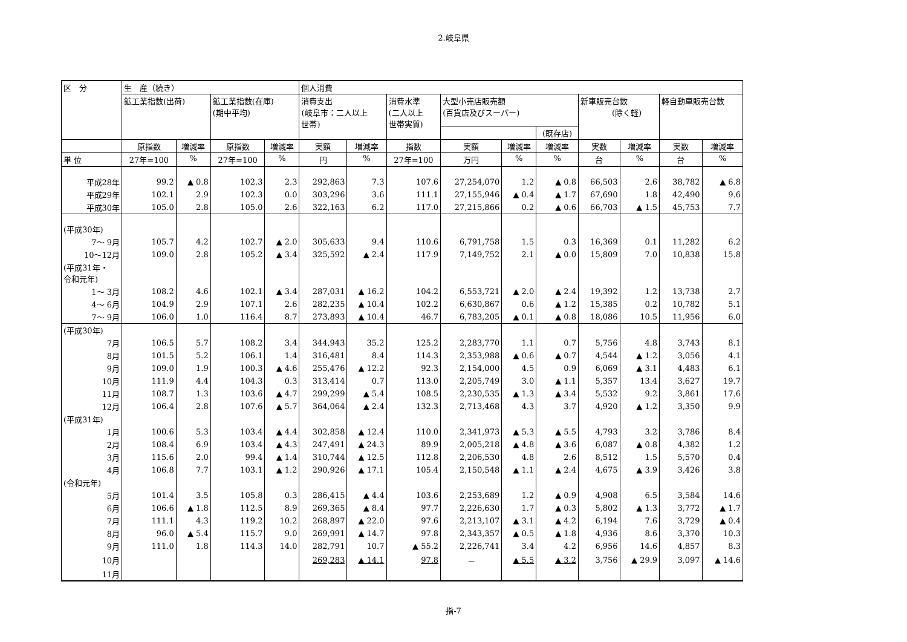2.岐阜県
| 区 分 | 生 産（続き） | | | | 個人消費 | | | | | | | | | |
| --- | --- | --- | --- | --- | --- | --- | --- | --- | --- | --- | --- | --- | --- | --- |
| | 鉱工業指数(出荷) | | 鉱工業指数(在庫) (期中平均) | | 消費支出 (岐阜市：二人以上 世帯) | | 消費水準 (二人以上 世帯実質) | 大型小売店販売額 (百貨店及びスーパー) | | | 新車販売台数 (除く軽) | | 軽自動車販売台数 | |
| | | | | | | | | | | (既存店) | | | | |
| | 原指数 | 増減率 | 原指数 | 増減率 | 実額 | 増減率 | 指数 | 実額 | 増減率 | 増減率 | 実数 | 増減率 | 実数 | 増減率 |
| 単 位 | 27年=100 | % | 27年=100 | % | 円 | % | 27年=100 | 万円 | % | % | 台 | % | 台 | % |
| 平成28年 | 99.2 | ▲ 0.8 | 102.3 | 2.3 | 292,863 | 7.3 | 107.6 | 27,254,070 | 1.2 | ▲ 0.8 | 66,503 | 2.6 | 38,782 | ▲ 6.8 |
| 平成29年 | 102.1 | 2.9 | 102.3 | 0.0 | 303,296 | 3.6 | 111.1 | 27,155,946 | ▲ 0.4 | ▲ 1.7 | 67,690 | 1.8 | 42,490 | 9.6 |
| 平成30年 | 105.0 | 2.8 | 105.0 | 2.6 | 322,163 | 6.2 | 117.0 | 27,215,866 | 0.2 | ▲ 0.6 | 66,703 | ▲ 1.5 | 45,753 | 7.7 |
| (平成30年) | | | | | | | | | | | | | | |
| 7～ 9月 | 105.7 | 4.2 | 102.7 | ▲ 2.0 | 305,633 | 9.4 | 110.6 | 6,791,758 | 1.5 | 0.3 | 16,369 | 0.1 | 11,282 | 6.2 |
| 10～12月 | 109.0 | 2.8 | 105.2 | ▲ 3.4 | 325,592 | ▲ 2.4 | 117.9 | 7,149,752 | 2.1 | ▲ 0.0 | 15,809 | 7.0 | 10,838 | 15.8 |
| (平成31年・ 令和元年) | | | | | | | | | | | | | | |
| 1～ 3月 | 108.2 | 4.6 | 102.1 | ▲ 3.4 | 287,031 | ▲ 16.2 | 104.2 | 6,553,721 | ▲ 2.0 | ▲ 2.4 | 19,392 | 1.2 | 13,738 | 2.7 |
| 4～ 6月 | 104.9 | 2.9 | 107.1 | 2.6 | 282,235 | ▲ 10.4 | 102.2 | 6,630,867 | 0.6 | ▲ 1.2 | 15,385 | 0.2 | 10,782 | 5.1 |
| 7～ 9月 | 106.0 | 1.0 | 116.4 | 8.7 | 273,893 | ▲ 10.4 | 46.7 | 6,783,205 | ▲ 0.1 | ▲ 0.8 | 18,086 | 10.5 | 11,956 | 6.0 |
| (平成30年) | | | | | | | | | | | | | | |
| 7月 | 106.5 | 5.7 | 108.2 | 3.4 | 344,943 | 35.2 | 125.2 | 2,283,770 | 1.1 | 0.7 | 5,756 | 4.8 | 3,743 | 8.1 |
| 8月 | 101.5 | 5.2 | 106.1 | 1.4 | 316,481 | 8.4 | 114.3 | 2,353,988 | ▲ 0.6 | ▲ 0.7 | 4,544 | ▲ 1.2 | 3,056 | 4.1 |
| 9月 | 109.0 | 1.9 | 100.3 | ▲ 4.6 | 255,476 | ▲ 12.2 | 92.3 | 2,154,000 | 4.5 | 0.9 | 6,069 | ▲ 3.1 | 4,483 | 6.1 |
| 10月 | 111.9 | 4.4 | 104.3 | 0.3 | 313,414 | 0.7 | 113.0 | 2,205,749 | 3.0 | ▲ 1.1 | 5,357 | 13.4 | 3,627 | 19.7 |
| 11月 | 108.7 | 1.3 | 103.6 | ▲ 4.7 | 299,299 | ▲ 5.4 | 108.5 | 2,230,535 | ▲ 1.3 | ▲ 3.4 | 5,532 | 9.2 | 3,861 | 17.6 |
| 12月 | 106.4 | 2.8 | 107.6 | ▲ 5.7 | 364,064 | ▲ 2.4 | 132.3 | 2,713,468 | 4.3 | 3.7 | 4,920 | ▲ 1.2 | 3,350 | 9.9 |
| (平成31年) | | | | | | | | | | | | | | |
| 1月 | 100.6 | 5.3 | 103.4 | ▲ 4.4 | 302,858 | ▲ 12.4 | 110.0 | 2,341,973 | ▲ 5.3 | ▲ 5.5 | 4,793 | 3.2 | 3,786 | 8.4 |
| 2月 | 108.4 | 6.9 | 103.4 | ▲ 4.3 | 247,491 | ▲ 24.3 | 89.9 | 2,005,218 | ▲ 4.8 | ▲ 3.6 | 6,087 | ▲ 0.8 | 4,382 | 1.2 |
| 3月 | 115.6 | 2.0 | 99.4 | ▲ 1.4 | 310,744 | ▲ 12.5 | 112.8 | 2,206,530 | 4.8 | 2.6 | 8,512 | 1.5 | 5,570 | 0.4 |
| 4月 | 106.8 | 7.7 | 103.1 | ▲ 1.2 | 290,926 | ▲ 17.1 | 105.4 | 2,150,548 | ▲ 1.1 | ▲ 2.4 | 4,675 | ▲ 3.9 | 3,426 | 3.8 |
| (令和元年) | | | | | | | | | | | | | | |
| 5月 | 101.4 | 3.5 | 105.8 | 0.3 | 286,415 | ▲ 4.4 | 103.6 | 2,253,689 | 1.2 | ▲ 0.9 | 4,908 | 6.5 | 3,584 | 14.6 |
| 6月 | 106.6 | ▲ 1.8 | 112.5 | 8.9 | 269,365 | ▲ 8.4 | 97.7 | 2,226,630 | 1.7 | ▲ 0.3 | 5,802 | ▲ 1.3 | 3,772 | ▲ 1.7 |
| 7月 | 111.1 | 4.3 | 119.2 | 10.2 | 268,897 | ▲ 22.0 | 97.6 | 2,213,107 | ▲ 3.1 | ▲ 4.2 | 6,194 | 7.6 | 3,729 | ▲ 0.4 |
| 8月 | 96.0 | ▲ 5.4 | 115.7 | 9.0 | 269,991 | ▲ 14.7 | 97.8 | 2,343,357 | ▲ 0.5 | ▲ 1.8 | 4,936 | 8.6 | 3,370 | 10.3 |
| 9月 | 111.0 | 1.8 | 114.3 | 14.0 | 282,791 | 10.7 | ▲ 55.2 | 2,226,741 | 3.4 | 4.2 | 6,956 | 14.6 | 4,857 | 8.3 |
| 10月 | | | | | 269,283 | ▲ 14.1 | 97.8 | － | ▲ 5.5 | ▲ 3.2 | 3,756 | ▲ 29.9 | 3,097 | ▲ 14.6 |
| 11月 | | | | | | | | | | | | | | |
指-7